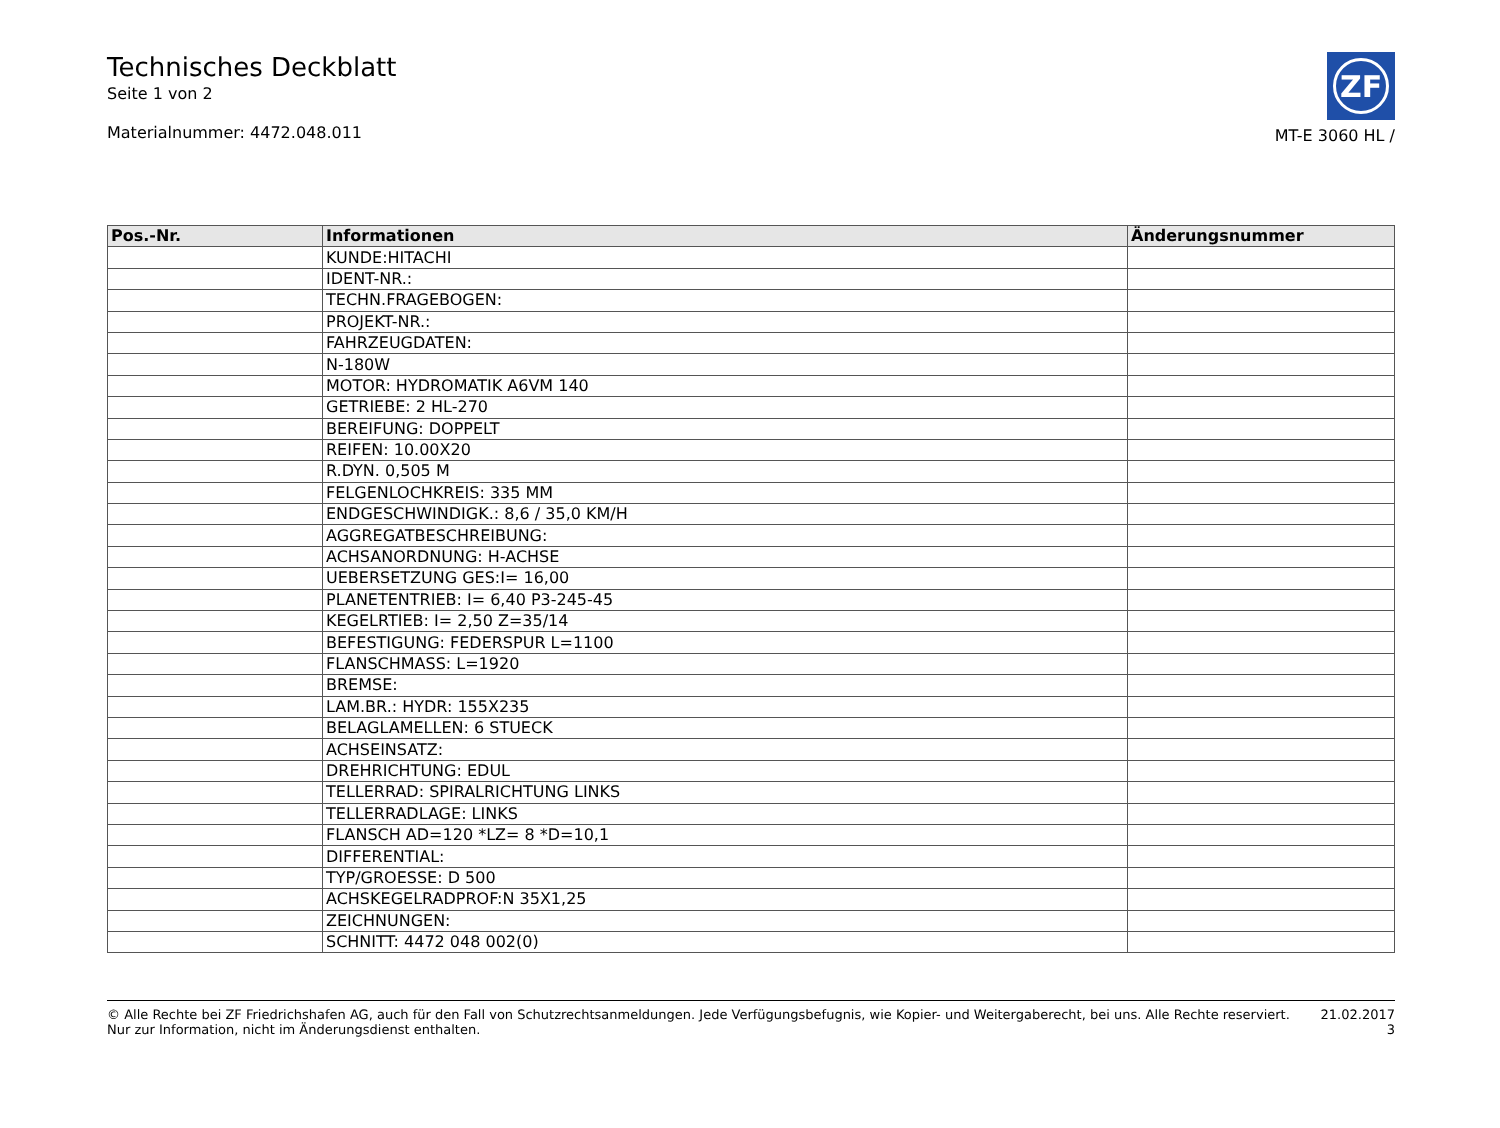Technisches Deckblatt
Seite 1 von 2
Materialnummer: 4472.048.011
ZF
MT-E 3060 HL /
| Pos.-Nr. | Informationen | Änderungsnummer |
| --- | --- | --- |
| | KUNDE:HITACHI | |
| | IDENT-NR.: | |
| | TECHN.FRAGEBOGEN: | |
| | PROJEKT-NR.: | |
| | FAHRZEUGDATEN: | |
| | N-180W | |
| | MOTOR: HYDROMATIK A6VM 140 | |
| | GETRIEBE: 2 HL-270 | |
| | BEREIFUNG: DOPPELT | |
| | REIFEN: 10.00X20 | |
| | R.DYN. 0,505 M | |
| | FELGENLOCHKREIS: 335 MM | |
| | ENDGESCHWINDIGK.: 8,6 / 35,0 KM/H | |
| | AGGREGATBESCHREIBUNG: | |
| | ACHSANORDNUNG: H-ACHSE | |
| | UEBERSETZUNG GES:I= 16,00 | |
| | PLANETENTRIEB: I= 6,40 P3-245-45 | |
| | KEGELRTIEB: I= 2,50 Z=35/14 | |
| | BEFESTIGUNG: FEDERSPUR L=1100 | |
| | FLANSCHMASS: L=1920 | |
| | BREMSE: | |
| | LAM.BR.: HYDR: 155X235 | |
| | BELAGLAMELLEN: 6 STUECK | |
| | ACHSEINSATZ: | |
| | DREHRICHTUNG: EDUL | |
| | TELLERRAD: SPIRALRICHTUNG LINKS | |
| | TELLERRADLAGE: LINKS | |
| | FLANSCH AD=120 *LZ= 8 *D=10,1 | |
| | DIFFERENTIAL: | |
| | TYP/GROESSE: D 500 | |
| | ACHSKEGELRADPROF:N 35X1,25 | |
| | ZEICHNUNGEN: | |
| | SCHNITT: 4472 048 002(0) | |
© Alle Rechte bei ZF Friedrichshafen AG, auch für den Fall von Schutzrechtsanmeldungen. Jede Verfügungsbefugnis, wie Kopier- und Weitergaberecht, bei uns. Alle Rechte reserviert.
Nur zur Information, nicht im Änderungsdienst enthalten.
21.02.2017
3